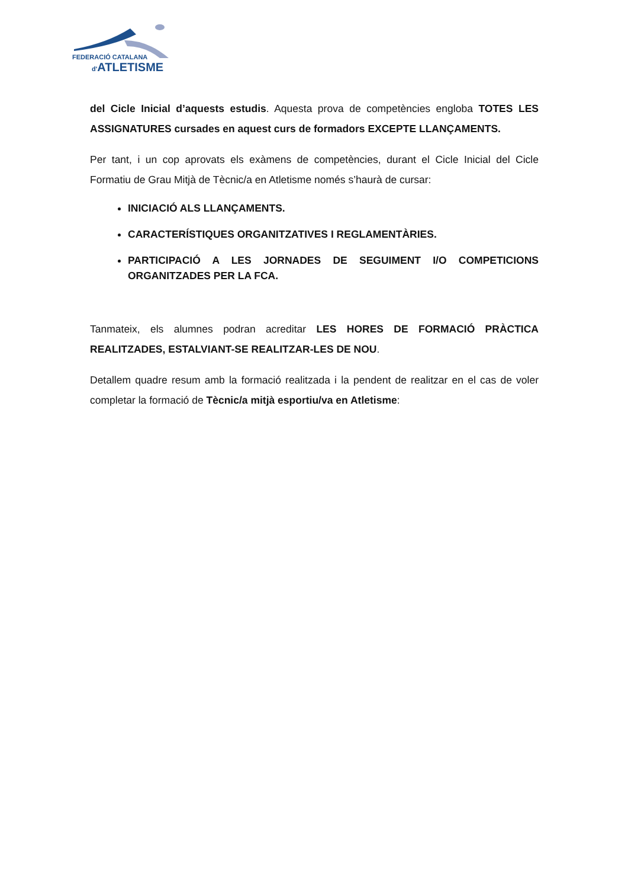FEDERACIÓ CATALANA
d'ATLETISME
del Cicle Inicial d’aquests estudis. Aquesta prova de competències engloba TOTES LES ASSIGNATURES cursades en aquest curs de formadors EXCEPTE LLANÇAMENTS.
Per tant, i un cop aprovats els exàmens de competències, durant el Cicle Inicial del Cicle Formatiu de Grau Mitjà de Tècnic/a en Atletisme només s’haurà de cursar:
INICIACIÓ ALS LLANÇAMENTS.
CARACTERÍSTIQUES ORGANITZATIVES I REGLAMENTÀRIES.
PARTICIPACIÓ A LES JORNADES DE SEGUIMENT I/O COMPETICIONS ORGANITZADES PER LA FCA.
Tanmateix, els alumnes podran acreditar LES HORES DE FORMACIÓ PRÀCTICA REALITZADES, ESTALVIANT-SE REALITZAR-LES DE NOU.
Detallem quadre resum amb la formació realitzada i la pendent de realitzar en el cas de voler completar la formació de Tècnic/a mitjà esportiu/va en Atletisme: